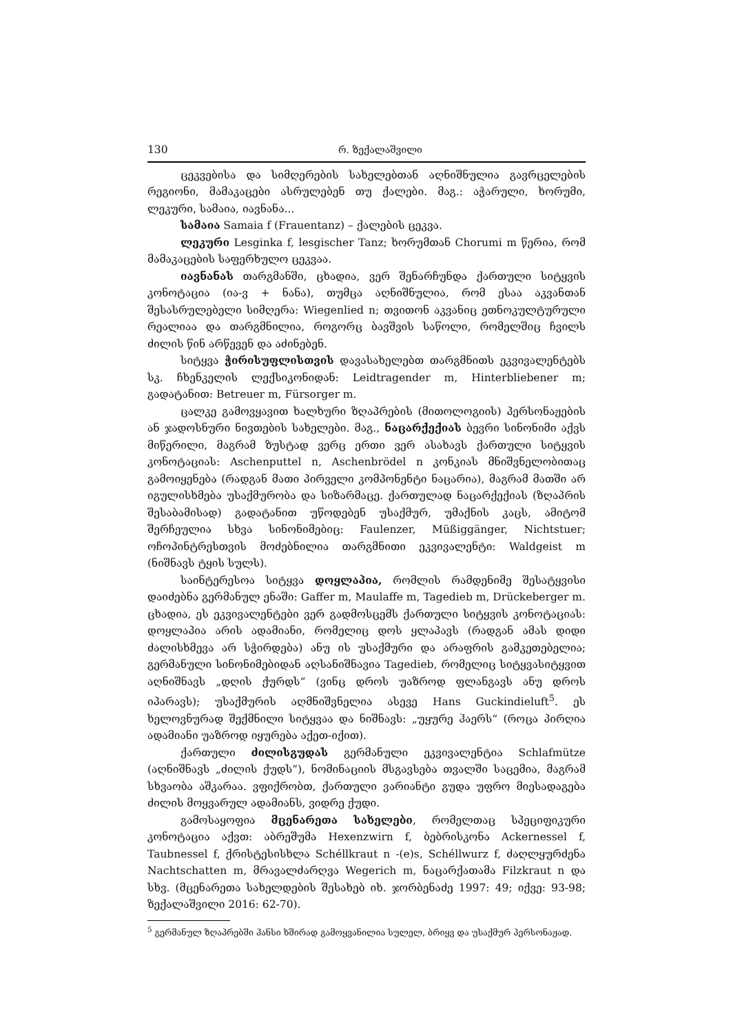130 რ. ზექალაშვილი
ცეკვებისა და სიმღერების სახელებთან აღნიშნულია გავრცელების რეგიონი, მამაკაცები ასრულებენ თუ ქალები. მაგ.: აჭარული, ხორუმი, ლეკური, სამაია, იავნანა...
სამაია Samaia f (Frauentanz) – ქალების ცეკვა.
ლეკური Lesginka f, lesgischer Tanz; ხორუმთან Chorumi m წერია, რომ მამაკაცების საფერხულო ცეკვაა.
იავნანას თარგმანში, ცხადია, ვერ შენარჩუნდა ქართული სიტყვის კონოტაცია (ია-ვ + ნანა), თუმცა აღნიშნულია, რომ ესაა აკვანთან შესასრულებელი სიმღერა: Wiegenlied n; თვითონ აკვანიც ეთნოკულტურული რეალიაა და თარგმნილია, როგორც ბავშვის საწოლი, რომელშიც ჩვილს ძილის წინ არწევენ და აძინებენ.
სიტყვა ჭირისუფლისთვის დავასახელებთ თარგმნითს ეკვივალენტებს სკ. ჩხენკელის ლექსიკონიდან: Leidtragender m, Hinterbliebener m; გადატანით: Betreuer m, Fürsorger m.
ცალკე გამოვყავით ხალხური ზღაპრების (მითოლოგიის) პერსონაჟების ან ჯადოსნური ნივთების სახელები. მაგ., ნაცარქექიას ბევრი სინონიმი აქვს მიწერილი, მაგრამ ზუსტად ვერც ერთი ვერ ასახავს ქართული სიტყვის კონოტაციას: Aschenputtel n, Aschenbrödel n კონკიას მნიშვნელობითაც გამოიყენება (რადგან მათი პირველი კომპონენტი ნაცარია), მაგრამ მათში არ იგულისხმება უსაქმურობა და სიზარმაცე. ქართულად ნაცარქექიას (ზღაპრის შესაბამისად) გადატანით უწოდებენ უსაქმურ, უმაქნის კაცს, ამიტომ შერჩეულია სხვა სინონიმებიც: Faulenzer, Müßiggänger, Nichtstuer; ოჩოპინტრესთვის მოძებნილია თარგმნითი ეკვივალენტი: Waldgeist m (ნიშნავს ტყის სულს).
საინტერესოა სიტყვა დოყლაპია, რომლის რამდენიმე შესატყვისი დაიძებნა გერმანულ ენაში: Gaffer m, Maulaffe m, Tagedieb m, Drückeberger m. ცხადია, ეს ეკვივალენტები ვერ გადმოსცემს ქართული სიტყვის კონოტაციას: დოყლაპია არის ადამიანი, რომელიც დოს ყლაპავს (რადგან ამას დიდი ძალისხმევა არ სჭირდება) ანუ ის უსაქმური და არაფრის გამკეთებელია; გერმანული სინონიმებიდან აღსანიშნავია Tagedieb, რომელიც სიტყვასიტყვით აღნიშნავს „დღის ქურდს“ (ვინც დროს უაზროდ ფლანგავს ანუ დროს იპარავს); უსაქმურის აღმნიშვნელია ასევე Hans Guckindieluft<sup>5</sup>. ეს ხელოვნურად შექმნილი სიტყვაა და ნიშნავს: „უყურე ჰაერს“ (როცა პირღია ადამიანი უაზროდ იყურება აქეთ-იქით).
ქართული ძილისგუდას გერმანული ეკვივალენტია Schlafmütze (აღნიშნავს „ძილის ქუდს“), ნომინაციის მსგავსება თვალში საცემია, მაგრამ სხვაობა აშკარაა. ვფიქრობთ, ქართული ვარიანტი გუდა უფრო მიესადაგება ძილის მოყვარულ ადამიანს, ვიდრე ქუდი.
გამოსაყოფია მცენარეთა სახელები, რომელთაც სპეციფიკური კონოტაცია აქვთ: აბრეშუმა Hexenzwirn f, ბებრისკონა Ackernessel f, Taubnessel f, ქრისტესისხლა Schéllkraut n -(e)s, Schéllwurz f, ძაღლყურძენა Nachtschatten m, მრავალძარღვა Wegerich m, ნაცარქათამა Filzkraut n და სხვ. (მცენარეთა სახელდების შესახებ იხ. ჯორბენაძე 1997: 49; იქვე: 93-98; ზექალაშვილი 2016: 62-70).
<sup>5</sup> გერმანულ ზღაპრებში ჰანსი ხშირად გამოყვანილია სულელ, ბრიყვ და უსაქმურ პერსონაჟად.